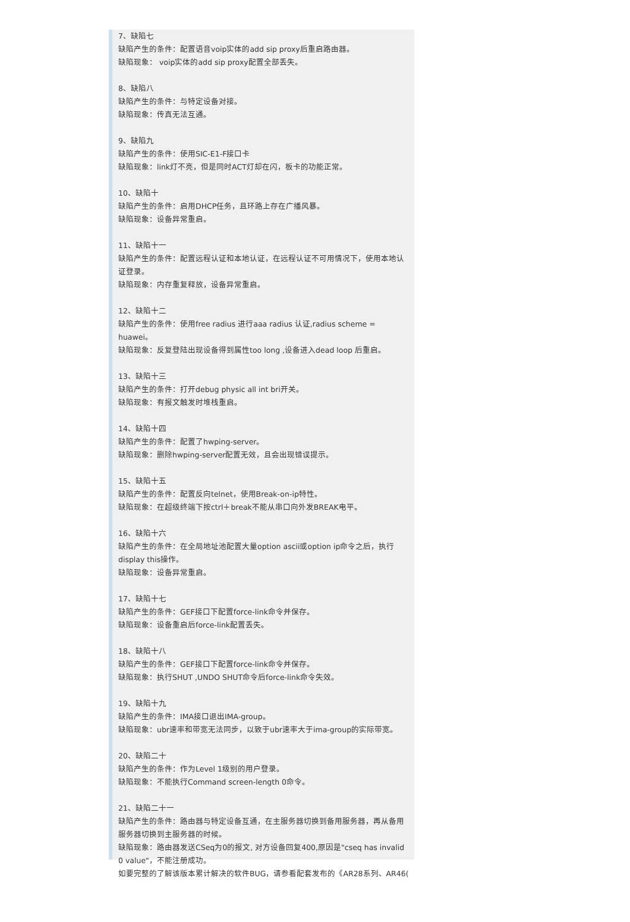7、缺陷七
缺陷产生的条件：配置语音voip实体的add sip proxy后重启路由器。
缺陷现象： voip实体的add sip proxy配置全部丢失。
8、缺陷八
缺陷产生的条件：与特定设备对接。
缺陷现象：传真无法互通。
9、缺陷九
缺陷产生的条件：使用SIC-E1-F接口卡
缺陷现象：link灯不亮，但是同时ACT灯却在闪，板卡的功能正常。
10、缺陷十
缺陷产生的条件：启用DHCP任务，且环路上存在广播风暴。
缺陷现象：设备异常重启。
11、缺陷十一
缺陷产生的条件：配置远程认证和本地认证，在远程认证不可用情况下，使用本地认证登录。
缺陷现象：内存重复释放，设备异常重启。
12、缺陷十二
缺陷产生的条件：使用free radius 进行aaa radius 认证,radius scheme = huawei。
缺陷现象：反复登陆出现设备得到属性too long ,设备进入dead loop 后重启。
13、缺陷十三
缺陷产生的条件：打开debug physic all int bri开关。
缺陷现象：有报文触发时堆栈重启。
14、缺陷十四
缺陷产生的条件：配置了hwping-server。
缺陷现象：删除hwping-server配置无效，且会出现错误提示。
15、缺陷十五
缺陷产生的条件：配置反向telnet，使用Break-on-ip特性。
缺陷现象：在超级终端下按ctrl＋break不能从串口向外发BREAK电平。
16、缺陷十六
缺陷产生的条件：在全局地址池配置大量option ascii或option ip命令之后，执行display this操作。
缺陷现象：设备异常重启。
17、缺陷十七
缺陷产生的条件：GEF接口下配置force-link命令并保存。
缺陷现象：设备重启后force-link配置丢失。
18、缺陷十八
缺陷产生的条件：GEF接口下配置force-link命令并保存。
缺陷现象：执行SHUT ,UNDO SHUT命令后force-link命令失效。
19、缺陷十九
缺陷产生的条件：IMA接口退出IMA-group。
缺陷现象：ubr速率和带宽无法同步，以致于ubr速率大于ima-group的实际带宽。
20、缺陷二十
缺陷产生的条件：作为Level 1级别的用户登录。
缺陷现象：不能执行Command screen-length 0命令。
21、缺陷二十一
缺陷产生的条件：路由器与特定设备互通，在主服务器切换到备用服务器，再从备用服务器切换到主服务器的时候。
缺陷现象：路由器发送CSeq为0的报文, 对方设备回复400,原因是"cseq has invalid 0 value"，不能注册成功。
如要完整的了解该版本累计解决的软件BUG，请参看配套发布的《AR28系列、AR46(